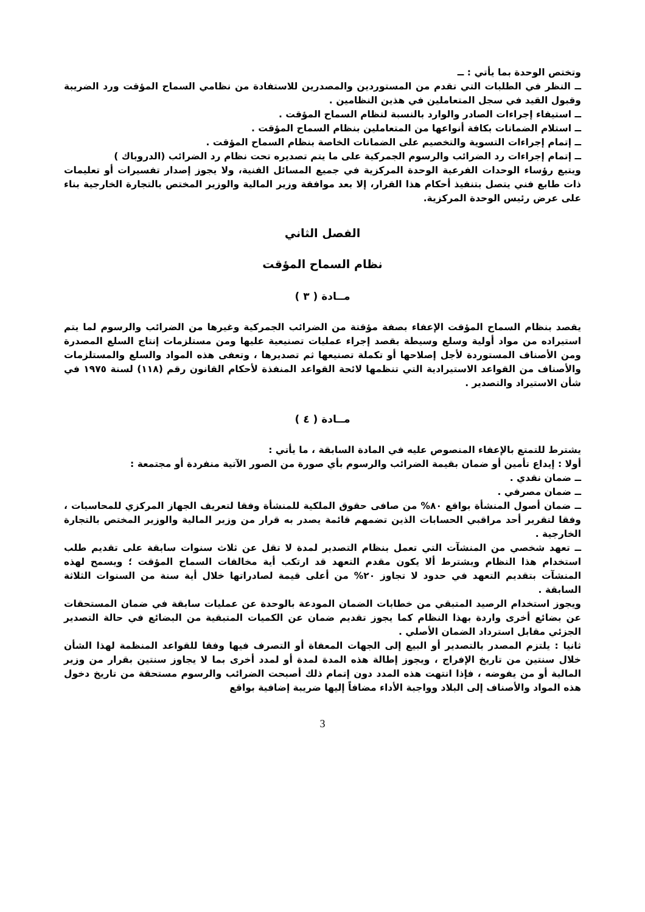وتختص الوحدة بما يأتي : ــ
ــ النظر في الطلبات التي تقدم من المستوردين والمصدرين للاستفادة من نظامي السماح المؤقت ورد الضريبة وقبول القيد في سجل المتعاملين في هذين النظامين .
ــ استيفاء إجراءات الصادر والوارد بالنسبة لنظام السماح المؤقت .
ــ استلام الضمانات بكافة أنواعها من المتعاملين بنظام السماح المؤقت .
ــ إتمام إجراءات التسوية والتخصيم على الضمانات الخاصة بنظام السماح المؤقت .
ــ إتمام إجراءات رد الضرائب والرسوم الجمركية على ما يتم تصديره تحت نظام رد الضرائب (الدروباك )
ويتبع رؤساء الوحدات الفرعية الوحدة المركزية في جميع المسائل الفنية، ولا يجوز إصدار تفسيرات أو تعليمات ذات طابع فني يتصل بتنفيذ أحكام هذا القرار، إلا بعد موافقة وزير المالية والوزير المختص بالتجارة الخارجية بناء على عرض رئيس الوحدة المركزية.
الفصل الثاني
نظام السماح المؤقت
مــادة ( ٣ )
يقصد بنظام السماح المؤقت الإعفاء بصفة مؤقتة من الضرائب الجمركية وغيرها من الضرائب والرسوم لما يتم استيراده من مواد أولية وسلع وسيطة بقصد إجراء عمليات تصنيعية عليها ومن مستلزمات إنتاج السلع المصدرة ومن الأصناف المستوردة لأجل إصلاحها أو تكملة تصنيعها ثم تصديرها ، وتعفى هذه المواد والسلع والمستلزمات والأصناف من القواعد الاستيرادية التي تنظمها لائحة القواعد المنفذة لأحكام القانون رقم (١١٨) لسنة ١٩٧٥ في شأن الاستيراد والتصدير .
مــادة ( ٤ )
يشترط للتمتع بالإعفاء المنصوص عليه في المادة السابقة ، ما يأتي :
أولا : إيداع تأمين أو ضمان بقيمة الضرائب والرسوم بأي صورة من الصور الآتية منفردة أو مجتمعة :
ــ ضمان نقدي .
ــ ضمان مصرفي .
ــ ضمان أصول المنشأة بواقع ٨٠% من صافى حقوق الملكية للمنشأة وفقا لتعريف الجهاز المركزي للمحاسبات ، وفقا لتقرير أحد مراقبي الحسابات الذين تضمهم قائمة يصدر به قرار من وزير المالية والوزير المختص بالتجارة الخارجية .
ــ تعهد شخصي من المنشآت التي تعمل بنظام التصدير لمدة لا تقل عن ثلاث سنوات سابقة على تقديم طلب استخدام هذا النظام ويشترط ألا يكون مقدم التعهد قد ارتكب أية مخالفات السماح المؤقت ؛ ويسمح لهذه المنشآت بتقديم التعهد في حدود لا تجاوز ٢٠% من أعلى قيمة لصادراتها خلال أية سنة من السنوات الثلاثة السابقة .
ويجوز استخدام الرصيد المتبقي من خطابات الضمان المودعة بالوحدة عن عمليات سابقة في ضمان المستحقات عن بضائع أخرى واردة بهذا النظام كما يجوز تقديم ضمان عن الكميات المتبقية من البضائع في حالة التصدير الجزئي مقابل استرداد الضمان الأصلي .
ثانيا : يلتزم المصدر بالتصدير أو البيع إلى الجهات المعفاة أو التصرف فيها وفقا للقواعد المنظمة لهذا الشأن خلال سنتين من تاريخ الإفراج ، ويجوز إطالة هذه المدة لمدة أو لمدد أخرى بما لا يجاوز سنتين بقرار من وزير المالية أو من يفوضه ، فإذا انتهت هذه المدد دون إتمام ذلك أصبحت الضرائب والرسوم مستحقة من تاريخ دخول هذه المواد والأصناف إلى البلاد وواجبة الأداء مضافاً إليها ضريبة إضافية بواقع
3